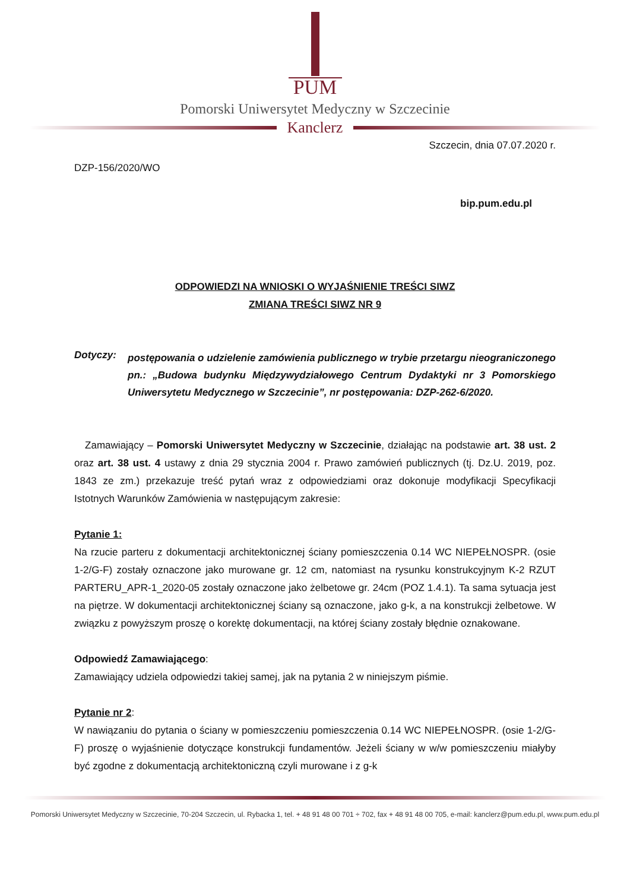PUM
Pomorski Uniwersytet Medyczny w Szczecinie
Kanclerz
Szczecin, dnia 07.07.2020 r.
DZP-156/2020/WO
bip.pum.edu.pl
ODPOWIEDZI NA WNIOSKI O WYJAŚNIENIE TREŚCI SIWZ
ZMIANA TREŚCI SIWZ NR 9
Dotyczy:
postępowania o udzielenie zamówienia publicznego w trybie przetargu nieograniczonego pn.: „Budowa budynku Międzywydziałowego Centrum Dydaktyki nr 3 Pomorskiego Uniwersytetu Medycznego w Szczecinie”, nr postępowania: DZP-262-6/2020.
Zamawiający – Pomorski Uniwersytet Medyczny w Szczecinie, działając na podstawie art. 38 ust. 2 oraz art. 38 ust. 4 ustawy z dnia 29 stycznia 2004 r. Prawo zamówień publicznych (tj. Dz.U. 2019, poz. 1843 ze zm.) przekazuje treść pytań wraz z odpowiedziami oraz dokonuje modyfikacji Specyfikacji Istotnych Warunków Zamówienia w następującym zakresie:
Pytanie 1:
Na rzucie parteru z dokumentacji architektonicznej ściany pomieszczenia 0.14 WC NIEPEŁNOSPR. (osie 1-2/G-F) zostały oznaczone jako murowane gr. 12 cm, natomiast na rysunku konstrukcyjnym K-2 RZUT PARTERU_APR-1_2020-05 zostały oznaczone jako żelbetowe gr. 24cm (POZ 1.4.1). Ta sama sytuacja jest na piętrze. W dokumentacji architektonicznej ściany są oznaczone, jako g-k, a na konstrukcji żelbetowe. W związku z powyższym proszę o korektę dokumentacji, na której ściany zostały błędnie oznakowane.
Odpowiedź Zamawiającego:
Zamawiający udziela odpowiedzi takiej samej, jak na pytania 2 w niniejszym piśmie.
Pytanie nr 2:
W nawiązaniu do pytania o ściany w pomieszczeniu pomieszczenia 0.14 WC NIEPEŁNOSPR. (osie 1-2/G-F) proszę o wyjaśnienie dotyczące konstrukcji fundamentów. Jeżeli ściany w w/w pomieszczeniu miałyby być zgodne z dokumentacją architektoniczną czyli murowane i z g-k
Pomorski Uniwersytet Medyczny w Szczecinie, 70-204 Szczecin, ul. Rybacka 1, tel. + 48 91 48 00 701 ÷ 702, fax + 48 91 48 00 705, e-mail: kanclerz@pum.edu.pl, www.pum.edu.pl